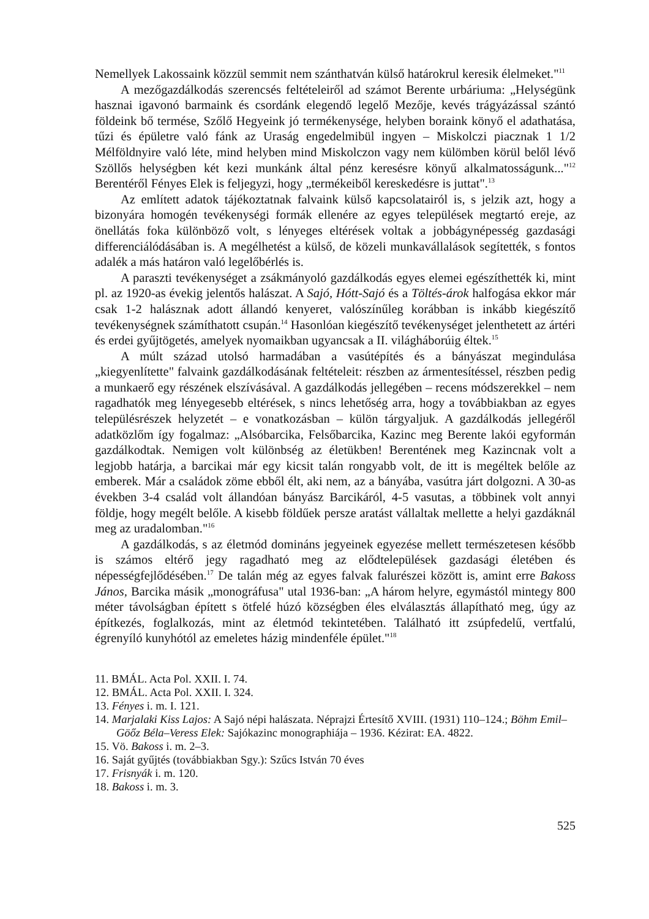Nemellyek Lakossaink közzül semmit nem szánthatván külső határokrul keresik élelmeket."<sup>11</sup>
A mezőgazdálkodás szerencsés feltételeiről ad számot Berente urbáriuma: „Helységünk hasznai igavonó barmaink és csordánk elegendő legelő Mezője, kevés trágyázással szántó földeink bő termése, Szőlő Hegyeink jó termékenysége, helyben boraink könyő el adathatása, tűzi és épületre való fánk az Uraság engedelmibül ingyen – Miskolczi piacznak 1 1/2 Mélföldnyire való léte, mind helyben mind Miskolczon vagy nem külömben körül belől lévő Szöllős helységben két kezi munkánk által pénz keresésre könyű alkalmatosságunk..."<sup>12</sup> Berentéről Fényes Elek is feljegyzi, hogy „termékeiből kereskedésre is juttat".<sup>13</sup>
Az említett adatok tájékoztatnak falvaink külső kapcsolatairól is, s jelzik azt, hogy a bizonyára homogén tevékenységi formák ellenére az egyes települések megtartó ereje, az önellátás foka különböző volt, s lényeges eltérések voltak a jobbágynépesség gazdasági differenciálódásában is. A megélhetést a külső, de közeli munkavállalások segítették, s fontos adalék a más határon való legelőbérlés is.
A paraszti tevékenységet a zsákmányoló gazdálkodás egyes elemei egészíthették ki, mint pl. az 1920-as évekig jelentős halászat. A Sajó, Hótt-Sajó és a Töltés-árok halfogása ekkor már csak 1-2 halásznak adott állandó kenyeret, valószínűleg korábban is inkább kiegészítő tevékenységnek számíthatott csupán.<sup>14</sup> Hasonlóan kiegészítő tevékenységet jelenthetett az ártéri és erdei gyűjtögetés, amelyek nyomaikban ugyancsak a II. világháborúig éltek.<sup>15</sup>
A múlt század utolsó harmadában a vasútépítés és a bányászat megindulása „kiegyenlítette" falvaink gazdálkodásának feltételeit: részben az ármentesítéssel, részben pedig a munkaerő egy részének elszívásával. A gazdálkodás jellegében – recens módszerekkel – nem ragadhatók meg lényegesebb eltérések, s nincs lehetőség arra, hogy a továbbiakban az egyes településrészek helyzetét – e vonatkozásban – külön tárgyaljuk. A gazdálkodás jellegéről adatközlőm így fogalmaz: „Alsóbarcika, Felsőbarcika, Kazinc meg Berente lakói egyformán gazdálkodtak. Nemigen volt különbség az életükben! Berentének meg Kazincnak volt a legjobb határja, a barcikai már egy kicsit talán rongyabb volt, de itt is megéltek belőle az emberek. Már a családok zöme ebből élt, aki nem, az a bányába, vasútra járt dolgozni. A 30-as években 3-4 család volt állandóan bányász Barcikáról, 4-5 vasutas, a többinek volt annyi földje, hogy megélt belőle. A kisebb földűek persze aratást vállaltak mellette a helyi gazdáknál meg az uradalomban."<sup>16</sup>
A gazdálkodás, s az életmód domináns jegyeinek egyezése mellett természetesen később is számos eltérő jegy ragadható meg az elődtelepülések gazdasági életében és népességfejlődésében.<sup>17</sup> De talán még az egyes falvak falurészei között is, amint erre Bakoss János, Barcika másik „monográfusa" utal 1936-ban: „A három helyre, egymástól mintegy 800 méter távolságban épített s ötfelé húzó községben éles elválasztás állapítható meg, úgy az építkezés, foglalkozás, mint az életmód tekintetében. Található itt zsúpfedelű, vertfalú, égrenyíló kunyhótól az emeletes házig mindenféle épület."<sup>18</sup>
11. BMÁL. Acta Pol. XXII. I. 74.
12. BMÁL. Acta Pol. XXII. I. 324.
13. Fényes i. m. I. 121.
14. Marjalaki Kiss Lajos: A Sajó népi halászata. Néprajzi Értesítő XVIII. (1931) 110–124.; Böhm Emil–Göőz Béla–Veress Elek: Sajókazinc monographiája – 1936. Kézirat: EA. 4822.
15. Vö. Bakoss i. m. 2–3.
16. Saját gyűjtés (továbbiakban Sgy.): Szűcs István 70 éves
17. Frisnyák i. m. 120.
18. Bakoss i. m. 3.
525